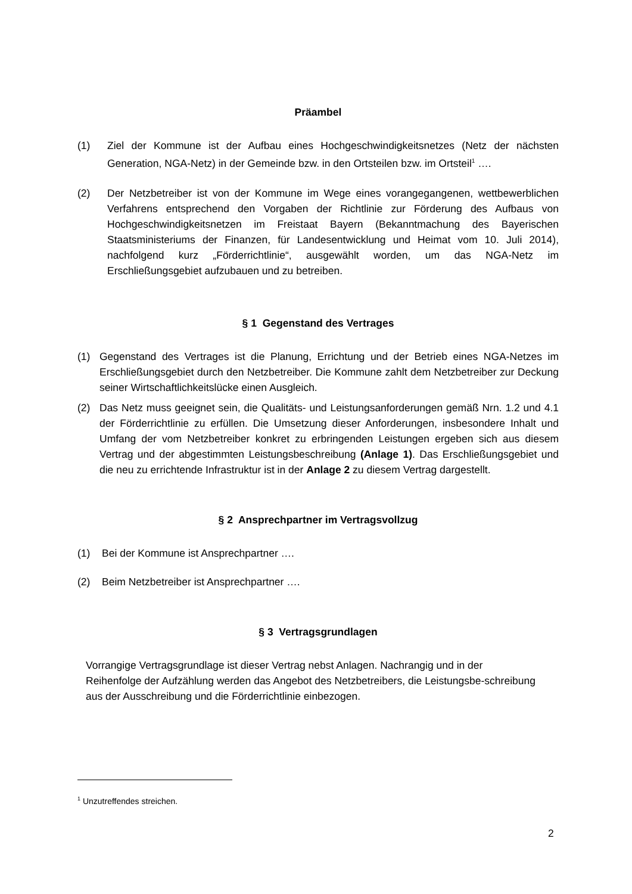Präambel
(1) Ziel der Kommune ist der Aufbau eines Hochgeschwindigkeitsnetzes (Netz der nächsten Generation, NGA-Netz) in der Gemeinde bzw. in den Ortsteilen bzw. im Ortsteil<sup>1</sup> ….
(2) Der Netzbetreiber ist von der Kommune im Wege eines vorangegangenen, wettbewerblichen Verfahrens entsprechend den Vorgaben der Richtlinie zur Förderung des Aufbaus von Hochgeschwindigkeitsnetzen im Freistaat Bayern (Bekanntmachung des Bayerischen Staatsministeriums der Finanzen, für Landesentwicklung und Heimat vom 10. Juli 2014), nachfolgend kurz „Förderrichtlinie“, ausgewählt worden, um das NGA-Netz im Erschließungsgebiet aufzubauen und zu betreiben.
§ 1 Gegenstand des Vertrages
(1) Gegenstand des Vertrages ist die Planung, Errichtung und der Betrieb eines NGA-Netzes im Erschließungsgebiet durch den Netzbetreiber. Die Kommune zahlt dem Netzbetreiber zur Deckung seiner Wirtschaftlichkeitslücke einen Ausgleich.
(2) Das Netz muss geeignet sein, die Qualitäts- und Leistungsanforderungen gemäß Nrn. 1.2 und 4.1 der Förderrichtlinie zu erfüllen. Die Umsetzung dieser Anforderungen, insbesondere Inhalt und Umfang der vom Netzbetreiber konkret zu erbringenden Leistungen ergeben sich aus diesem Vertrag und der abgestimmten Leistungsbeschreibung (Anlage 1). Das Erschließungsgebiet und die neu zu errichtende Infrastruktur ist in der Anlage 2 zu diesem Vertrag dargestellt.
§ 2 Ansprechpartner im Vertragsvollzug
(1) Bei der Kommune ist Ansprechpartner ….
(2) Beim Netzbetreiber ist Ansprechpartner ….
§ 3 Vertragsgrundlagen
Vorrangige Vertragsgrundlage ist dieser Vertrag nebst Anlagen. Nachrangig und in der Reihenfolge der Aufzählung werden das Angebot des Netzbetreibers, die Leistungsbe-schreibung aus der Ausschreibung und die Förderrichtlinie einbezogen.
<sup>1</sup> Unzutreffendes streichen.
2